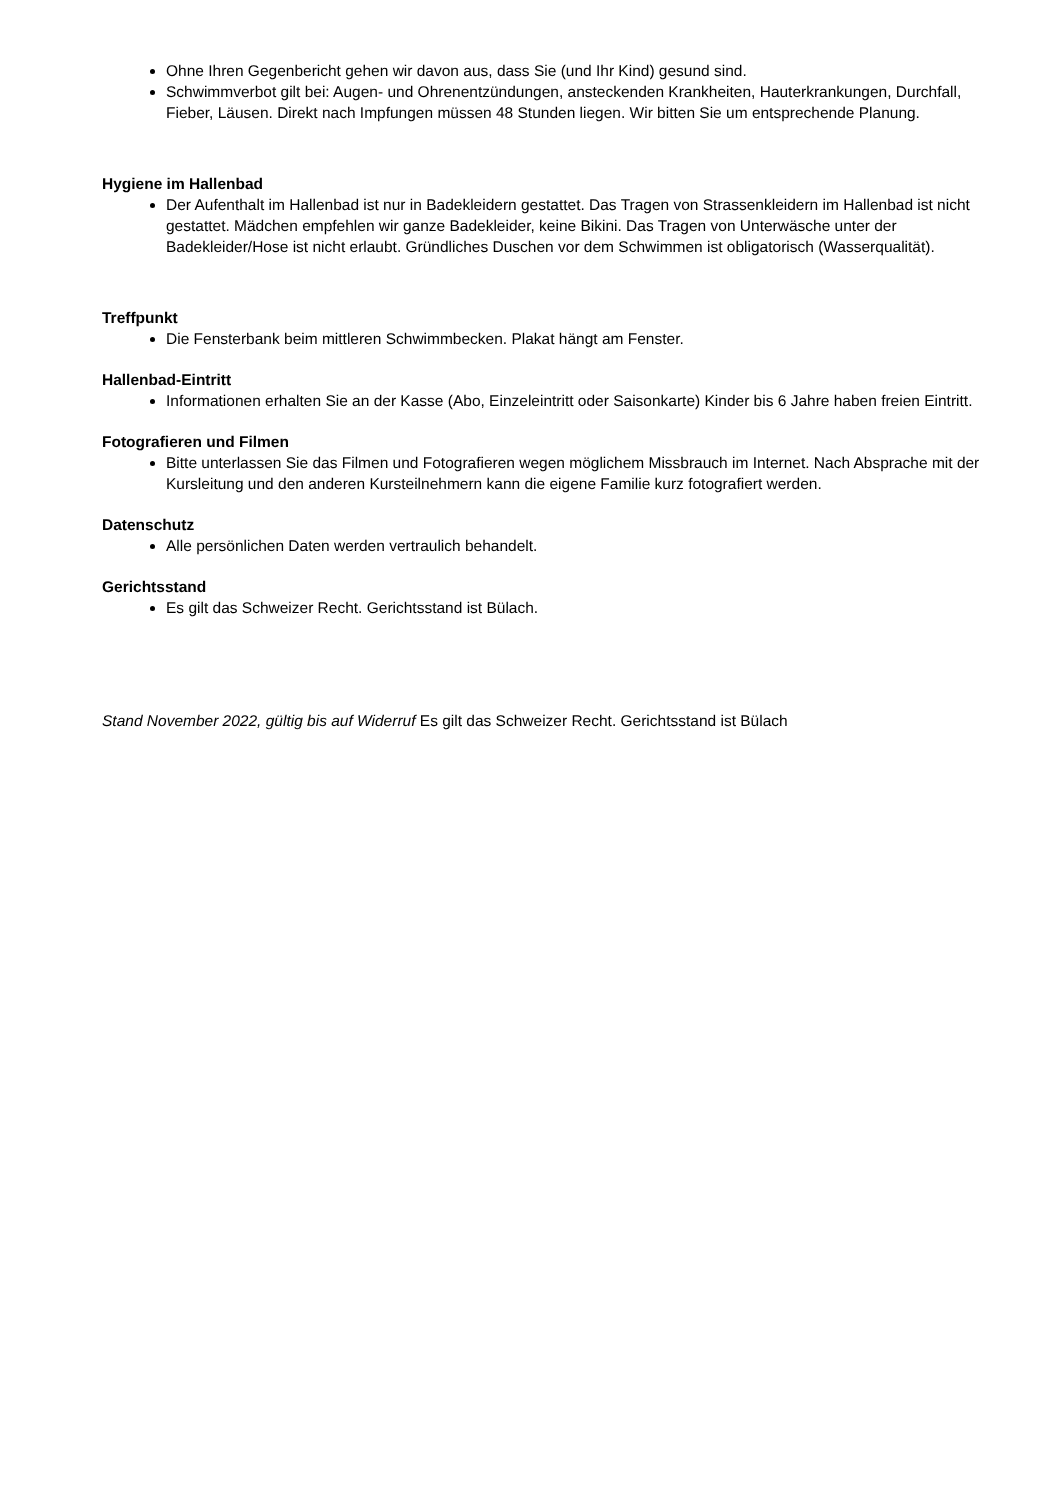Ohne Ihren Gegenbericht gehen wir davon aus, dass Sie (und Ihr Kind) gesund sind.
Schwimmverbot gilt bei: Augen- und Ohrenentzündungen, ansteckenden Krankheiten, Hauterkrankungen, Durchfall, Fieber, Läusen. Direkt nach Impfungen müssen 48 Stunden liegen. Wir bitten Sie um entsprechende Planung.
Hygiene im Hallenbad
Der Aufenthalt im Hallenbad ist nur in Badekleidern gestattet. Das Tragen von Strassenkleidern im Hallenbad ist nicht gestattet. Mädchen empfehlen wir ganze Badekleider, keine Bikini. Das Tragen von Unterwäsche unter der Badekleider/Hose ist nicht erlaubt. Gründliches Duschen vor dem Schwimmen ist obligatorisch (Wasserqualität).
Treffpunkt
Die Fensterbank beim mittleren Schwimmbecken. Plakat hängt am Fenster.
Hallenbad-Eintritt
Informationen erhalten Sie an der Kasse (Abo, Einzeleintritt oder Saisonkarte) Kinder bis 6 Jahre haben freien Eintritt.
Fotografieren und Filmen
Bitte unterlassen Sie das Filmen und Fotografieren wegen möglichem Missbrauch im Internet. Nach Absprache mit der Kursleitung und den anderen Kursteilnehmern kann die eigene Familie kurz fotografiert werden.
Datenschutz
Alle persönlichen Daten werden vertraulich behandelt.
Gerichtsstand
Es gilt das Schweizer Recht. Gerichtsstand ist Bülach.
Stand November 2022, gültig bis auf Widerruf Es gilt das Schweizer Recht. Gerichtsstand ist Bülach